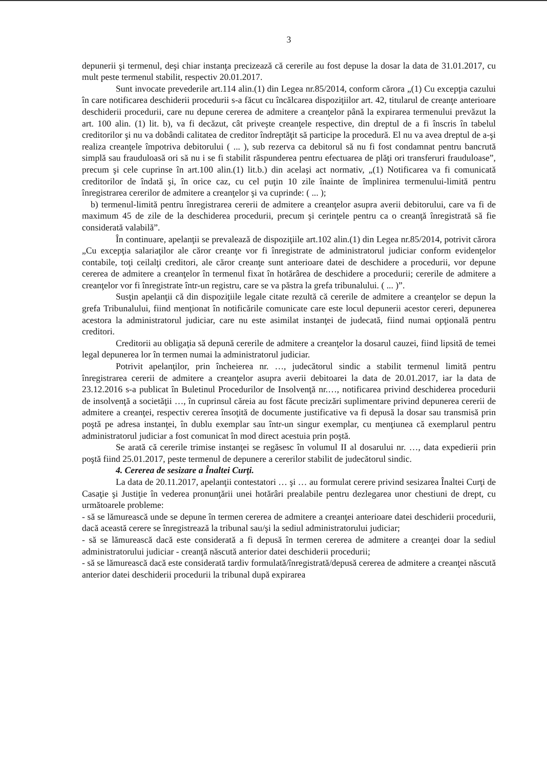3
depunerii şi termenul, deşi chiar instanţa precizează că cererile au fost depuse la dosar la data de 31.01.2017, cu mult peste termenul stabilit, respectiv 20.01.2017.
Sunt invocate prevederile art.114 alin.(1) din Legea nr.85/2014, conform cărora „(1) Cu excepţia cazului în care notificarea deschiderii procedurii s-a făcut cu încălcarea dispoziţiilor art. 42, titularul de creanţe anterioare deschiderii procedurii, care nu depune cererea de admitere a creanţelor până la expirarea termenului prevăzut la art. 100 alin. (1) lit. b), va fi decăzut, cât priveşte creanţele respective, din dreptul de a fi înscris în tabelul creditorilor şi nu va dobândi calitatea de creditor îndreptăţit să participe la procedură. El nu va avea dreptul de a-şi realiza creanţele împotriva debitorului ( ... ), sub rezerva ca debitorul să nu fi fost condamnat pentru bancrută simplă sau frauduloasă ori să nu i se fi stabilit răspunderea pentru efectuarea de plăţi ori transferuri frauduloase”, precum şi cele cuprinse în art.100 alin.(1) lit.b.) din acelaşi act normativ, „(1) Notificarea va fi comunicată creditorilor de îndată şi, în orice caz, cu cel puţin 10 zile înainte de împlinirea termenului-limită pentru înregistrarea cererilor de admitere a creanţelor şi va cuprinde: ( ... );
b) termenul-limită pentru înregistrarea cererii de admitere a creanţelor asupra averii debitorului, care va fi de maximum 45 de zile de la deschiderea procedurii, precum şi cerinţele pentru ca o creanţă înregistrată să fie considerată valabilă”.
În continuare, apelanţii se prevalează de dispoziţiile art.102 alin.(1) din Legea nr.85/2014, potrivit cărora „Cu excepţia salariaţilor ale căror creanţe vor fi înregistrate de administratorul judiciar conform evidenţelor contabile, toţi ceilalţi creditori, ale căror creanţe sunt anterioare datei de deschidere a procedurii, vor depune cererea de admitere a creanţelor în termenul fixat în hotărârea de deschidere a procedurii; cererile de admitere a creanţelor vor fi înregistrate într-un registru, care se va păstra la grefa tribunalului. ( ... )”.
Susţin apelanţii că din dispoziţiile legale citate rezultă că cererile de admitere a creanţelor se depun la grefa Tribunalului, fiind menţionat în notificările comunicate care este locul depunerii acestor cereri, depunerea acestora la administratorul judiciar, care nu este asimilat instanţei de judecată, fiind numai opţională pentru creditori.
Creditorii au obligaţia să depună cererile de admitere a creanţelor la dosarul cauzei, fiind lipsită de temei legal depunerea lor în termen numai la administratorul judiciar.
Potrivit apelanţilor, prin încheierea nr. …, judecătorul sindic a stabilit termenul limită pentru înregistrarea cererii de admitere a creanţelor asupra averii debitoarei la data de 20.01.2017, iar la data de 23.12.2016 s-a publicat în Buletinul Procedurilor de Insolvenţă nr.…, notificarea privind deschiderea procedurii de insolvenţă a societăţii …, în cuprinsul căreia au fost făcute precizări suplimentare privind depunerea cererii de admitere a creanţei, respectiv cererea însoţită de documente justificative va fi depusă la dosar sau transmisă prin poştă pe adresa instanţei, în dublu exemplar sau într-un singur exemplar, cu menţiunea că exemplarul pentru administratorul judiciar a fost comunicat în mod direct acestuia prin poştă.
Se arată că cererile trimise instanţei se regăsesc în volumul II al dosarului nr. …, data expedierii prin poştă fiind 25.01.2017, peste termenul de depunere a cererilor stabilit de judecătorul sindic.
4. Cererea de sesizare a Înaltei Curţi.
La data de 20.11.2017, apelanţii contestatori … şi … au formulat cerere privind sesizarea Înaltei Curţi de Casaţie şi Justiţie în vederea pronunţării unei hotărâri prealabile pentru dezlegarea unor chestiuni de drept, cu următoarele probleme:
- să se lămurească unde se depune în termen cererea de admitere a creanţei anterioare datei deschiderii procedurii, dacă această cerere se înregistrează la tribunal sau/şi la sediul administratorului judiciar;
- să se lămurească dacă este considerată a fi depusă în termen cererea de admitere a creanţei doar la sediul administratorului judiciar - creanţă născută anterior datei deschiderii procedurii;
- să se lămurească dacă este considerată tardiv formulată/înregistrată/depusă cererea de admitere a creanţei născută anterior datei deschiderii procedurii la tribunal după expirarea